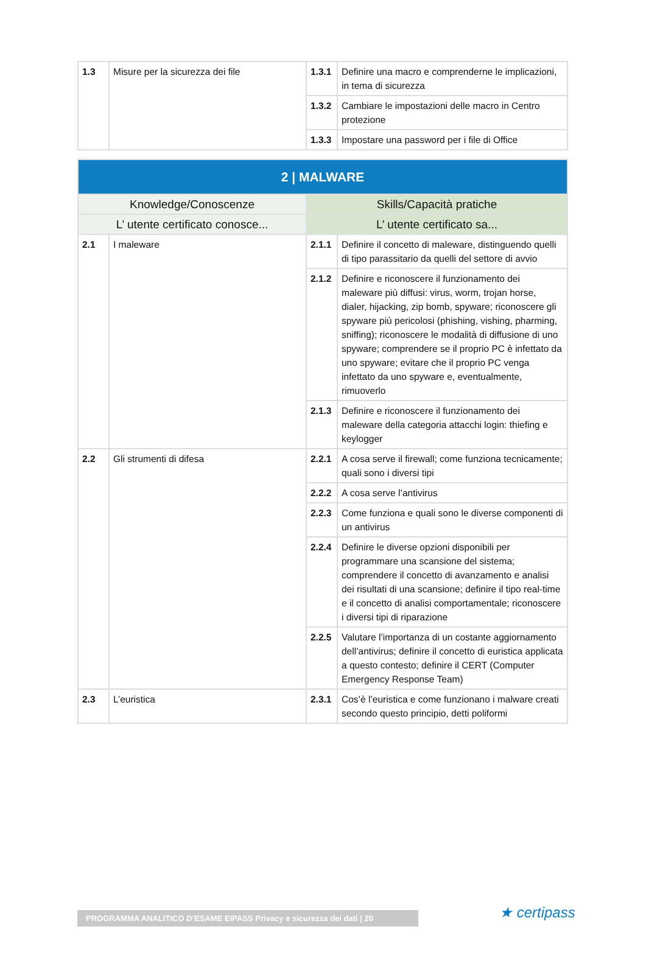| 1.3 | Misure per la sicurezza dei file | 1.3.1 | Definire una macro e comprenderne le implicazioni, in tema di sicurezza |
| | | 1.3.2 | Cambiare le impostazioni delle macro in Centro protezione |
| | | 1.3.3 | Impostare una password per i file di Office |
| 2 / MALWARE | | | |
| --- | --- | --- | --- |
| Knowledge/Conoscenze | | Skills/Capacità pratiche | |
| L’ utente certificato conosce... | | L’ utente certificato sa... | |
| 2.1 | I maleware | 2.1.1 | Definire il concetto di maleware, distinguendo quelli di tipo parassitario da quelli del settore di avvio |
| | | 2.1.2 | Definire e riconoscere il funzionamento dei maleware più diffusi: virus, worm, trojan horse, dialer, hijacking, zip bomb, spyware; riconoscere gli spyware più pericolosi (phishing, vishing, pharming, sniffing); riconoscere le modalità di diffusione di uno spyware; comprendere se il proprio PC è infettato da uno spyware; evitare che il proprio PC venga infettato da uno spyware e, eventualmente, rimuoverlo |
| | | 2.1.3 | Definire e riconoscere il funzionamento dei maleware della categoria attacchi login: thiefing e keylogger |
| 2.2 | Gli strumenti di difesa | 2.2.1 | A cosa serve il firewall; come funziona tecnicamente; quali sono i diversi tipi |
| | | 2.2.2 | A cosa serve l’antivirus |
| | | 2.2.3 | Come funziona e quali sono le diverse componenti di un antivirus |
| | | 2.2.4 | Definire le diverse opzioni disponibili per programmare una scansione del sistema; comprendere il concetto di avanzamento e analisi dei risultati di una scansione; definire il tipo real-time e il concetto di analisi comportamentale; riconoscere i diversi tipi di riparazione |
| | | 2.2.5 | Valutare l’importanza di un costante aggiornamento dell’antivirus; definire il concetto di euristica applicata a questo contesto; definire il CERT (Computer Emergency Response Team) |
| 2.3 | L’euristica | 2.3.1 | Cos’è l’euristica e come funzionano i malware creati secondo questo principio, detti poliformi |
PROGRAMMA ANALITICO D’ESAME EIPASS Privacy e sicurezza dei dati | 20 ★ certipass